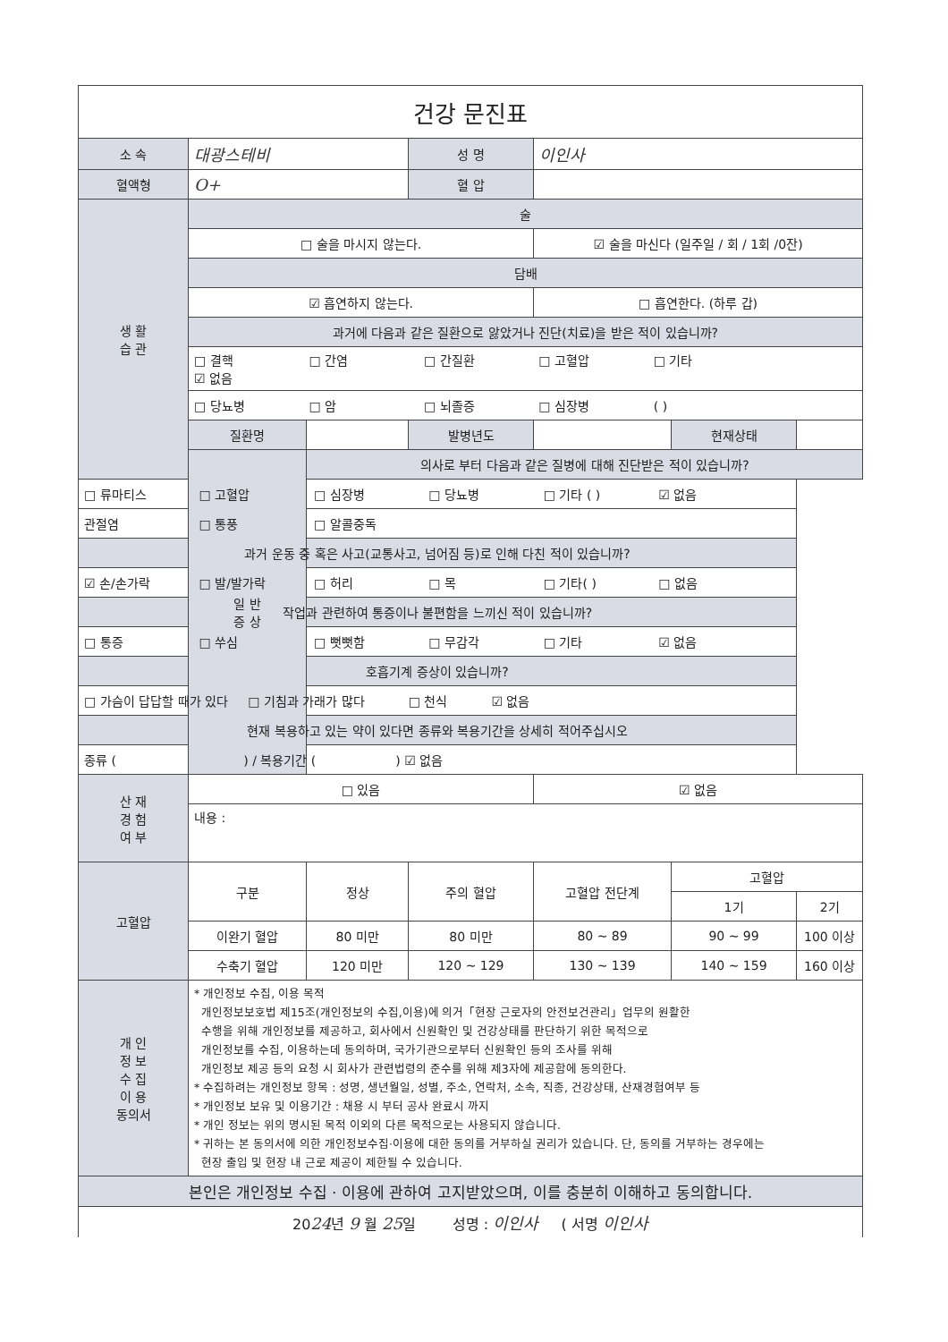| 건강 문진표 | | | | | | |
| 소 속 | 대광스테비 | | 성 명 | 이인사 | | |
| 혈액형 | O+ | | 혈 압 | | | |
| 생 활 습 관 | 술 | | | | | |
| | □ 술을 마시지 않는다. | | | ☑ 술을 마신다 (일주일 / 회 / 1회 /0잔) | | |
| | 담배 | | | | | |
| | ☑ 흡연하지 않는다. | | | □ 흡연한다. (하루 갑) | | |
| | 과거에 다음과 같은 질환으로 앓았거나 진단(치료)을 받은 적이 있습니까? | | | | | |
| | □ 결핵 □ 간염 □ 간질환 □ 고혈압 □ 기타 ☑ 없음 | | | | | |
| | □ 당뇨병 □ 암 □ 뇌졸증 □ 심장병 ( ) | | | | | |
| | 질환명 | | 발병년도 | | 현재상태 | |
| | 일 반 증 상 | 의사로 부터 다음과 같은 질병에 대해 진단받은 적이 있습니까? | | | | |
| □ 류마티스 □ 고혈압 □ 심장병 □ 당뇨병 □ 기타 ( ) ☑ 없음 | | | | | | |
| 관절염 □ 통풍 □ 알콜중독 | | | | | | |
| 과거 운동 중 혹은 사고(교통사고, 넘어짐 등)로 인해 다친 적이 있습니까? | | | | | | |
| ☑ 손/손가락 □ 발/발가락 □ 허리 □ 목 □ 기타( ) □ 없음 | | | | | | |
| 작업과 관련하여 통증이나 불편함을 느끼신 적이 있습니까? | | | | | | |
| □ 통증 □ 쑤심 □ 뻣뻣함 □ 무감각 □ 기타 ☑ 없음 | | | | | | |
| 호흡기계 증상이 있습니까? | | | | | | |
| □ 가슴이 답답할 때가 있다 □ 기침과 가래가 많다 □ 천식 ☑ 없음 | | | | | | |
| 현재 복용하고 있는 약이 있다면 종류와 복용기간을 상세히 적어주십시오 | | | | | | |
| 종류 ( ) / 복용기간 ( ) ☑ 없음 | | | | | | |
| 산 재 경 험 여 부 | □ 있음 | | | ☑ 없음 | | |
| | 내용 : | | | | | |
| 고혈압 | 구분 | 정상 | 주의 혈압 | 고혈압 전단계 | 고혈압 | |
| | | | | | 1기 | 2기 |
| | 이완기 혈압 | 80 미만 | 80 미만 | 80 ~ 89 | 90 ~ 99 | 100 이상 |
| | 수축기 혈압 | 120 미만 | 120 ~ 129 | 130 ~ 139 | 140 ~ 159 | 160 이상 |
| 개 인 정 보 수 집 이 용 동의서 | * 개인정보 수집, 이용 목적 개인정보보호법 제15조(개인정보의 수집,이용)에 의거「현장 근로자의 안전보건관리」업무의 원활한 수행을 위해 개인정보를 제공하고, 회사에서 신원확인 및 건강상태를 판단하기 위한 목적으로 개인정보를 수집, 이용하는데 동의하며, 국가기관으로부터 신원확인 등의 조사를 위해 개인정보 제공 등의 요청 시 회사가 관련법령의 준수를 위해 제3자에 제공함에 동의한다. * 수집하려는 개인정보 항목 : 성명, 생년월일, 성별, 주소, 연락처, 소속, 직종, 건강상태, 산재경험여부 등 * 개인정보 보유 및 이용기간 : 채용 시 부터 공사 완료시 까지 * 개인 정보는 위의 명시된 목적 이외의 다른 목적으로는 사용되지 않습니다. * 귀하는 본 동의서에 의한 개인정보수집·이용에 대한 동의를 거부하실 권리가 있습니다. 단, 동의를 거부하는 경우에는 현장 출입 및 현장 내 근로 제공이 제한될 수 있습니다. | | | | | |
| 본인은 개인정보 수집 · 이용에 관하여 고지받았으며, 이를 충분히 이해하고 동의합니다. | | | | | | |
| 20 24 년 9 월 25 일 성명 : 이인사 ( 서명 이인사 | | | | | | |